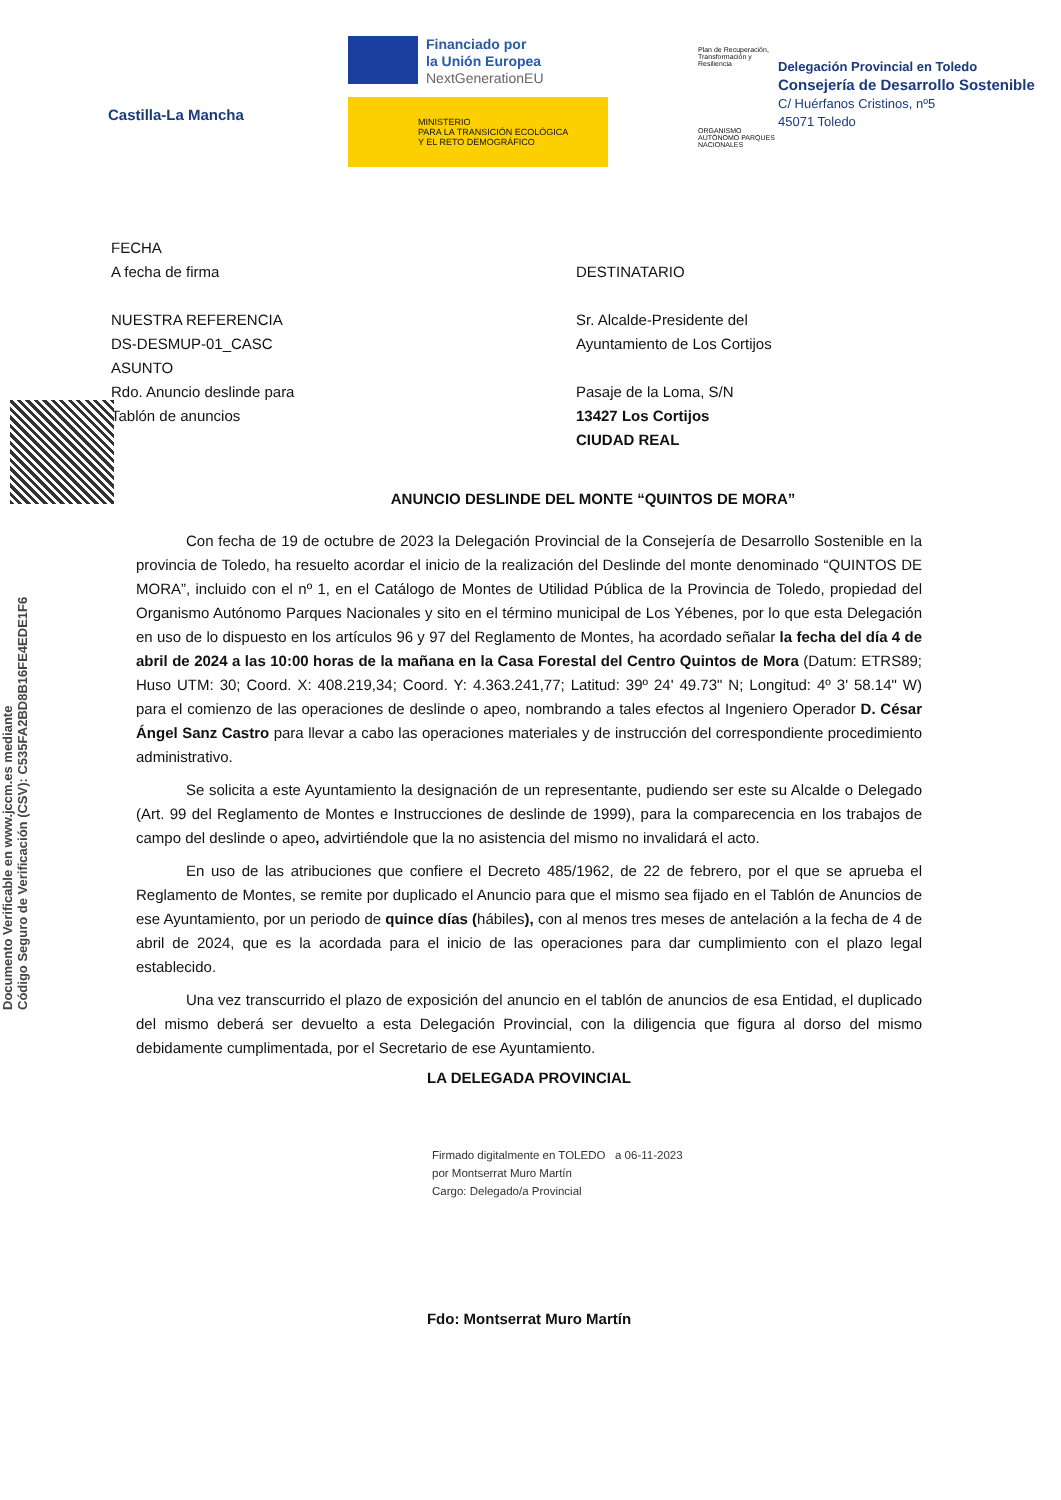Castilla-La Mancha
Financiado por
la Unión Europea
NextGenerationEU
MINISTERIO
PARA LA TRANSICIÓN ECOLÓGICA
Y EL RETO DEMOGRÁFICO
Plan de Recuperación, Transformación y Resiliencia
ORGANISMO AUTÓNOMO PARQUES NACIONALES
Delegación Provincial en Toledo
Consejería de Desarrollo Sostenible
C/ Huérfanos Cristinos, nº5
45071 Toledo
FECHA
A fecha de firma
NUESTRA REFERENCIA
DS-DESMUP-01_CASC
ASUNTO
Rdo. Anuncio deslinde para
Tablón de anuncios
DESTINATARIO
Sr. Alcalde-Presidente del
Ayuntamiento de Los Cortijos
Pasaje de la Loma, S/N
13427 Los Cortijos
CIUDAD REAL
Documento Verificable en www.jccm.es mediante
Código Seguro de Verificación (CSV): C535FA2BD8B16FE4EDE1F6
ANUNCIO DESLINDE DEL MONTE “QUINTOS DE MORA”
Con fecha de 19 de octubre de 2023 la Delegación Provincial de la Consejería de Desarrollo Sostenible en la provincia de Toledo, ha resuelto acordar el inicio de la realización del Deslinde del monte denominado “QUINTOS DE MORA”, incluido con el nº 1, en el Catálogo de Montes de Utilidad Pública de la Provincia de Toledo, propiedad del Organismo Autónomo Parques Nacionales y sito en el término municipal de Los Yébenes, por lo que esta Delegación en uso de lo dispuesto en los artículos 96 y 97 del Reglamento de Montes, ha acordado señalar la fecha del día 4 de abril de 2024 a las 10:00 horas de la mañana en la Casa Forestal del Centro Quintos de Mora (Datum: ETRS89; Huso UTM: 30; Coord. X: 408.219,34; Coord. Y: 4.363.241,77; Latitud: 39º 24' 49.73" N; Longitud: 4º 3' 58.14" W) para el comienzo de las operaciones de deslinde o apeo, nombrando a tales efectos al Ingeniero Operador D. César Ángel Sanz Castro para llevar a cabo las operaciones materiales y de instrucción del correspondiente procedimiento administrativo.
Se solicita a este Ayuntamiento la designación de un representante, pudiendo ser este su Alcalde o Delegado (Art. 99 del Reglamento de Montes e Instrucciones de deslinde de 1999), para la comparecencia en los trabajos de campo del deslinde o apeo, advirtiéndole que la no asistencia del mismo no invalidará el acto.
En uso de las atribuciones que confiere el Decreto 485/1962, de 22 de febrero, por el que se aprueba el Reglamento de Montes, se remite por duplicado el Anuncio para que el mismo sea fijado en el Tablón de Anuncios de ese Ayuntamiento, por un periodo de quince días (hábiles), con al menos tres meses de antelación a la fecha de 4 de abril de 2024, que es la acordada para el inicio de las operaciones para dar cumplimiento con el plazo legal establecido.
Una vez transcurrido el plazo de exposición del anuncio en el tablón de anuncios de esa Entidad, el duplicado del mismo deberá ser devuelto a esta Delegación Provincial, con la diligencia que figura al dorso del mismo debidamente cumplimentada, por el Secretario de ese Ayuntamiento.
LA DELEGADA PROVINCIAL
Firmado digitalmente en TOLEDO a 06-11-2023
por Montserrat Muro Martín
Cargo: Delegado/a Provincial
Fdo: Montserrat Muro Martín